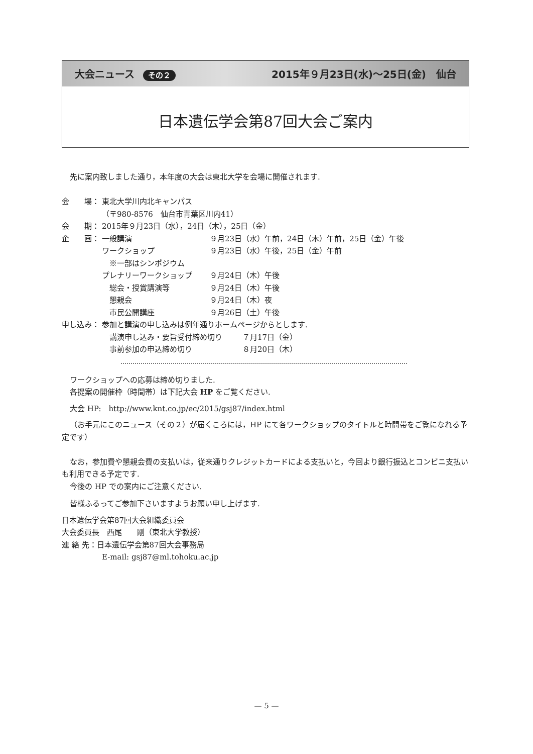大会ニュース その２ 2015年９月23日(水)〜25日(金)　仙台
日本遺伝学会第87回大会ご案内
先に案内致しました通り，本年度の大会は東北大学を会場に開催されます.
会　　場： 東北大学川内北キャンパス
（〒980-8576　仙台市青葉区川内41）
会　　期： 2015年９月23日（水），24日（木），25日（金）
企　　画： 一般講演 ９月23日（水）午前，24日（木）午前，25日（金）午後
ワークショップ ９月23日（水）午後，25日（金）午前
　※一部はシンポジウム
プレナリーワークショップ ９月24日（木）午後
　総会・授賞講演等 ９月24日（木）午後
　懇親会 ９月24日（木）夜
　市民公開講座 ９月26日（土）午後
申し込み： 参加と講演の申し込みは例年通りホームページからとします.
　講演申し込み・要旨受付締め切り ７月17日（金）
　事前参加の申込締め切り ８月20日（木）
ワークショップへの応募は締め切りました.
各提案の開催枠（時間帯）は下記大会 HP をご覧ください.
大会 HP:　http://www.knt.co.jp/ec/2015/gsj87/index.html
（お手元にこのニュース（その２）が届くころには，HP にて各ワークショップのタイトルと時間帯をご覧になれる予定です）
なお，参加費や懇親会費の支払いは，従来通りクレジットカードによる支払いと，今回より銀行振込とコンビニ支払いも利用できる予定です.
今後の HP での案内にご注意ください.
皆様ふるってご参加下さいますようお願い申し上げます.
日本遺伝学会第87回大会組織委員会
大会委員長　西尾　　剛（東北大学教授）
連 絡 先：日本遺伝学会第87回大会事務局
E-mail: gsj87@ml.tohoku.ac.jp
— 5 —